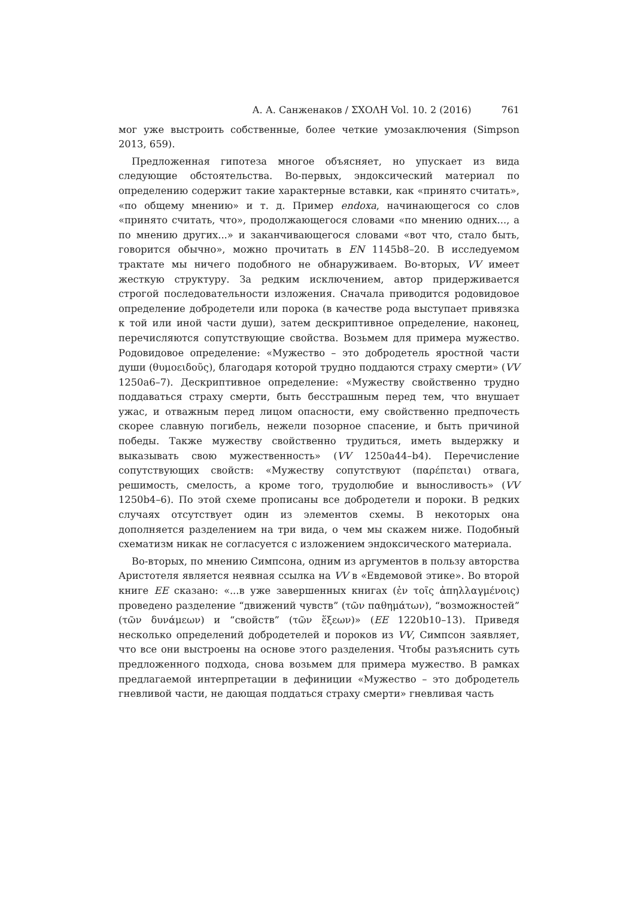А. А. Санженаков / ΣΧΟΛΗ Vol. 10. 2 (2016) 761
мог уже выстроить собственные, более четкие умозаключения (Simpson 2013, 659).
Предложенная гипотеза многое объясняет, но упускает из вида следующие обстоятельства. Во-первых, эндоксический материал по определению содержит такие характерные вставки, как «принято считать», «по общему мнению» и т. д. Пример endoxa, начинающегося со слов «принято считать, что», продолжающегося словами «по мнению одних..., а по мнению других...» и заканчивающегося словами «вот что, стало быть, говорится обычно», можно прочитать в EN 1145b8–20. В исследуемом трактате мы ничего подобного не обнаруживаем. Во-вторых, VV имеет жесткую структуру. За редким исключением, автор придерживается строгой последовательности изложения. Сначала приводится родовидовое определение добродетели или порока (в качестве рода выступает привязка к той или иной части души), затем дескриптивное определение, наконец, перечисляются сопутствующие свойства. Возьмем для примера мужество. Родовидовое определение: «Мужество – это добродетель яростной части души (θυμοειδοῦς), благодаря которой трудно поддаются страху смерти» (VV 1250a6–7). Дескриптивное определение: «Мужеству свойственно трудно поддаваться страху смерти, быть бесстрашным перед тем, что внушает ужас, и отважным перед лицом опасности, ему свойственно предпочесть скорее славную погибель, нежели позорное спасение, и быть причиной победы. Также мужеству свойственно трудиться, иметь выдержку и выказывать свою мужественность» (VV 1250a44–b4). Перечисление сопутствующих свойств: «Мужеству сопутствуют (παρέπεται) отвага, решимость, смелость, а кроме того, трудолюбие и выносливость» (VV 1250b4–6). По этой схеме прописаны все добродетели и пороки. В редких случаях отсутствует один из элементов схемы. В некоторых она дополняется разделением на три вида, о чем мы скажем ниже. Подобный схематизм никак не согласуется с изложением эндоксического материала.
Во-вторых, по мнению Симпсона, одним из аргументов в пользу авторства Аристотеля является неявная ссылка на VV в «Евдемовой этике». Во второй книге EE сказано: «...в уже завершенных книгах (ἐν τοῖς ἀπηλλαγμένοις) проведено разделение “движений чувств” (τῶν παθημάτων), “возможностей” (τῶν δυνάμεων) и “свойств” (τῶν ἕξεων)» (EE 1220b10–13). Приведя несколько определений добродетелей и пороков из VV, Симпсон заявляет, что все они выстроены на основе этого разделения. Чтобы разъяснить суть предложенного подхода, снова возьмем для примера мужество. В рамках предлагаемой интерпретации в дефиниции «Мужество – это добродетель гневливой части, не дающая поддаться страху смерти» гневливая часть